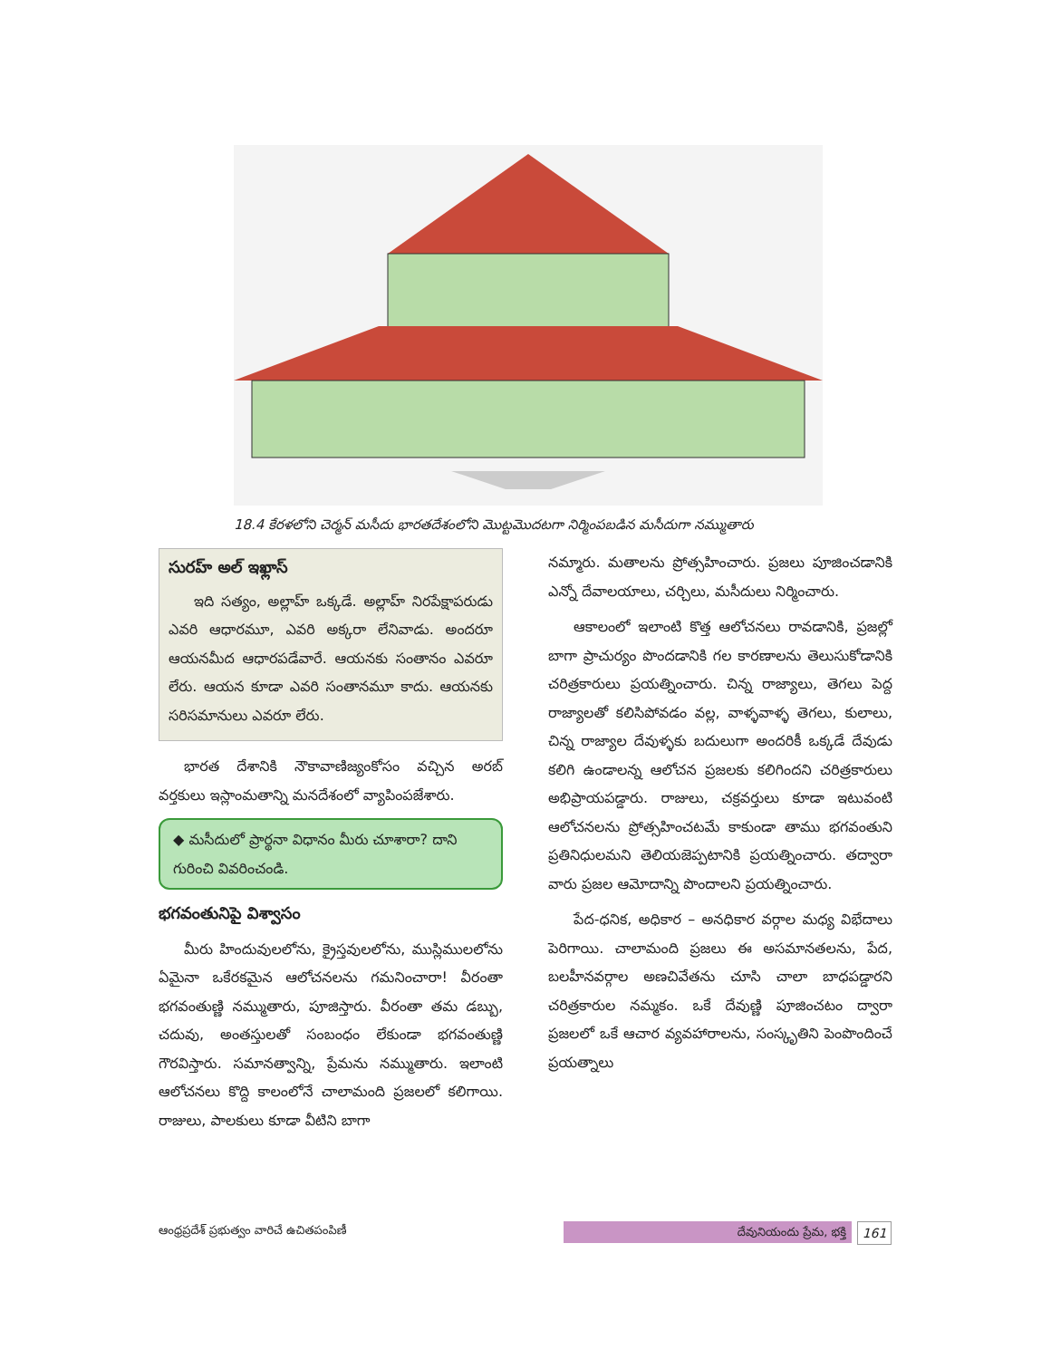18.4 కేరళలోని చెర్మన్ మసీదు భారతదేశంలోని మొట్టమొదటగా నిర్మింపబడిన మసీదుగా నమ్ముతారు
సురహ్ అల్ ఇఖ్లాస్
ఇది సత్యం, అల్లాహ్ ఒక్కడే. అల్లాహ్ నిరపేక్షాపరుడు ఎవరి ఆధారమూ, ఎవరి అక్కరా లేనివాడు. అందరూ ఆయనమీద ఆధారపడేవారే. ఆయనకు సంతానం ఎవరూ లేరు. ఆయన కూడా ఎవరి సంతానమూ కాదు. ఆయనకు సరిసమానులు ఎవరూ లేరు.
భారత దేశానికి నౌకావాణిజ్యంకోసం వచ్చిన అరబ్ వర్తకులు ఇస్లాంమతాన్ని మనదేశంలో వ్యాపింపజేశారు.
◆ మసీదులో ప్రార్థనా విధానం మీరు చూశారా? దాని గురించి వివరించండి.
భగవంతునిపై విశ్వాసం
మీరు హిందువులలోను, క్రైస్తవులలోను, ముస్లిములలోను ఏమైనా ఒకేరకమైన ఆలోచనలను గమనించారా! వీరంతా భగవంతుణ్ణి నమ్ముతారు, పూజిస్తారు. వీరంతా తమ డబ్బు, చదువు, అంతస్తులతో సంబంధం లేకుండా భగవంతుణ్ణి గౌరవిస్తారు. సమానత్వాన్ని, ప్రేమను నమ్ముతారు. ఇలాంటి ఆలోచనలు కొద్ది కాలంలోనే చాలామంది ప్రజలలో కలిగాయి. రాజులు, పాలకులు కూడా వీటిని బాగా
నమ్మారు. మతాలను ప్రోత్సహించారు. ప్రజలు పూజించడానికి ఎన్నో దేవాలయాలు, చర్చిలు, మసీదులు నిర్మించారు.
ఆకాలంలో ఇలాంటి కొత్త ఆలోచనలు రావడానికి, ప్రజల్లో బాగా ప్రాచుర్యం పొందడానికి గల కారణాలను తెలుసుకోడానికి చరిత్రకారులు ప్రయత్నించారు. చిన్న రాజ్యాలు, తెగలు పెద్ద రాజ్యాలతో కలిసిపోవడం వల్ల, వాళ్ళవాళ్ళ తెగలు, కులాలు, చిన్న రాజ్యాల దేవుళ్ళకు బదులుగా అందరికీ ఒక్కడే దేవుడు కలిగి ఉండాలన్న ఆలోచన ప్రజలకు కలిగిందని చరిత్రకారులు అభిప్రాయపడ్డారు. రాజులు, చక్రవర్తులు కూడా ఇటువంటి ఆలోచనలను ప్రోత్సహించటమే కాకుండా తాము భగవంతుని ప్రతినిధులమని తెలియజెప్పటానికి ప్రయత్నించారు. తద్వారా వారు ప్రజల ఆమోదాన్ని పొందాలని ప్రయత్నించారు.
పేద-ధనిక, అధికార – అనధికార వర్గాల మధ్య విభేదాలు పెరిగాయి. చాలామంది ప్రజలు ఈ అసమానతలను, పేద, బలహీనవర్గాల అణచివేతను చూసి చాలా బాధపడ్డారని చరిత్రకారుల నమ్మకం. ఒకే దేవుణ్ణి పూజించటం ద్వారా ప్రజలలో ఒకే ఆచార వ్యవహారాలను, సంస్కృతిని పెంపొందించే ప్రయత్నాలు
ఆంధ్రప్రదేశ్ ప్రభుత్వం వారిచే ఉచితపంపిణీ
దేవునియందు ప్రేమ, భక్తి 161